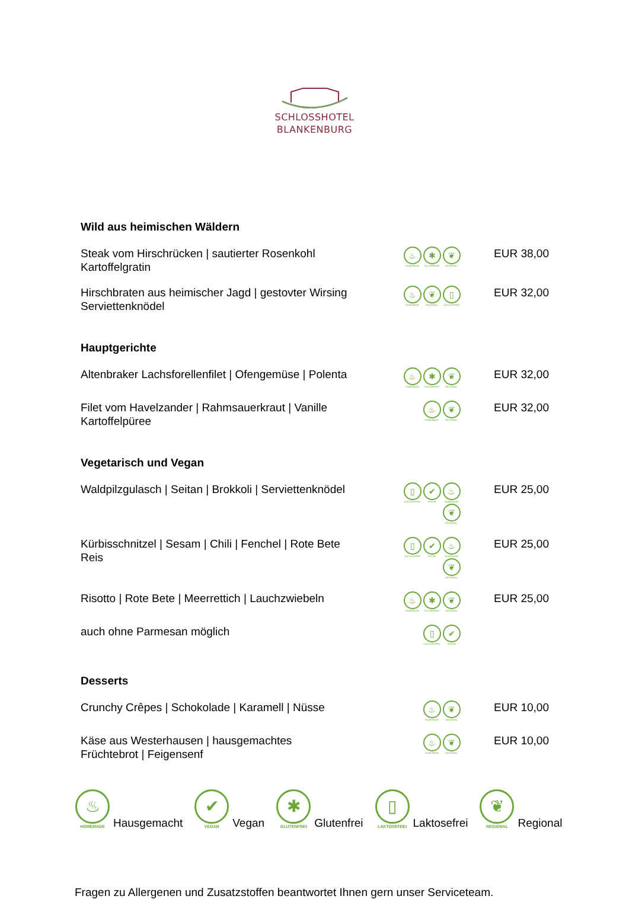SCHLOSSHOTEL
BLANKENBURG
Wild aus heimischen Wäldern
| Steak vom Hirschrücken / sautierter Rosenkohl Kartoffelgratin | ♨ HOMEMADE ✱ GLUTENFREI ❦ REGIONAL | EUR 38,00 |
| Hirschbraten aus heimischer Jagd / gestovter Wirsing Serviettenknödel | ♨ HOMEMADE ❦ REGIONAL ▯ LAKTOSEFREI | EUR 32,00 |
Hauptgerichte
| Altenbraker Lachsforellenfilet / Ofengemüse / Polenta | ♨ HOMEMADE ✱ GLUTENFREI ❦ REGIONAL | EUR 32,00 |
| Filet vom Havelzander / Rahmsauerkraut / Vanille Kartoffelpüree | ♨ HOMEMADE ❦ REGIONAL | EUR 32,00 |
Vegetarisch und Vegan
| Waldpilzgulasch / Seitan / Brokkoli / Serviettenknödel | ▯ LAKTOSEFREI ✔ VEGAN ♨ HOMEMADE ❦ REGIONAL | EUR 25,00 |
| Kürbisschnitzel / Sesam / Chili / Fenchel / Rote Bete Reis | ▯ LAKTOSEFREI ✔ VEGAN ♨ HOMEMADE ❦ REGIONAL | EUR 25,00 |
| Risotto / Rote Bete / Meerrettich / Lauchzwiebeln | ♨ HOMEMADE ✱ GLUTENFREI ❦ REGIONAL | EUR 25,00 |
| auch ohne Parmesan möglich | ▯ LAKTOSEFREI ✔ VEGAN | |
Desserts
| Crunchy Crêpes / Schokolade / Karamell / Nüsse | ♨ HOMEMADE ❦ REGIONAL | EUR 10,00 |
| Käse aus Westerhausen / hausgemachtes Früchtebrot / Feigensenf | ♨ HOMEMADE ❦ REGIONAL | EUR 10,00 |
♨ HOMEMADE Hausgemacht
✔ VEGAN Vegan
✱ GLUTENFREI Glutenfrei
▯ LAKTOSEFREI Laktosefrei
❦ REGIONAL Regional
Fragen zu Allergenen und Zusatzstoffen beantwortet Ihnen gern unser Serviceteam.